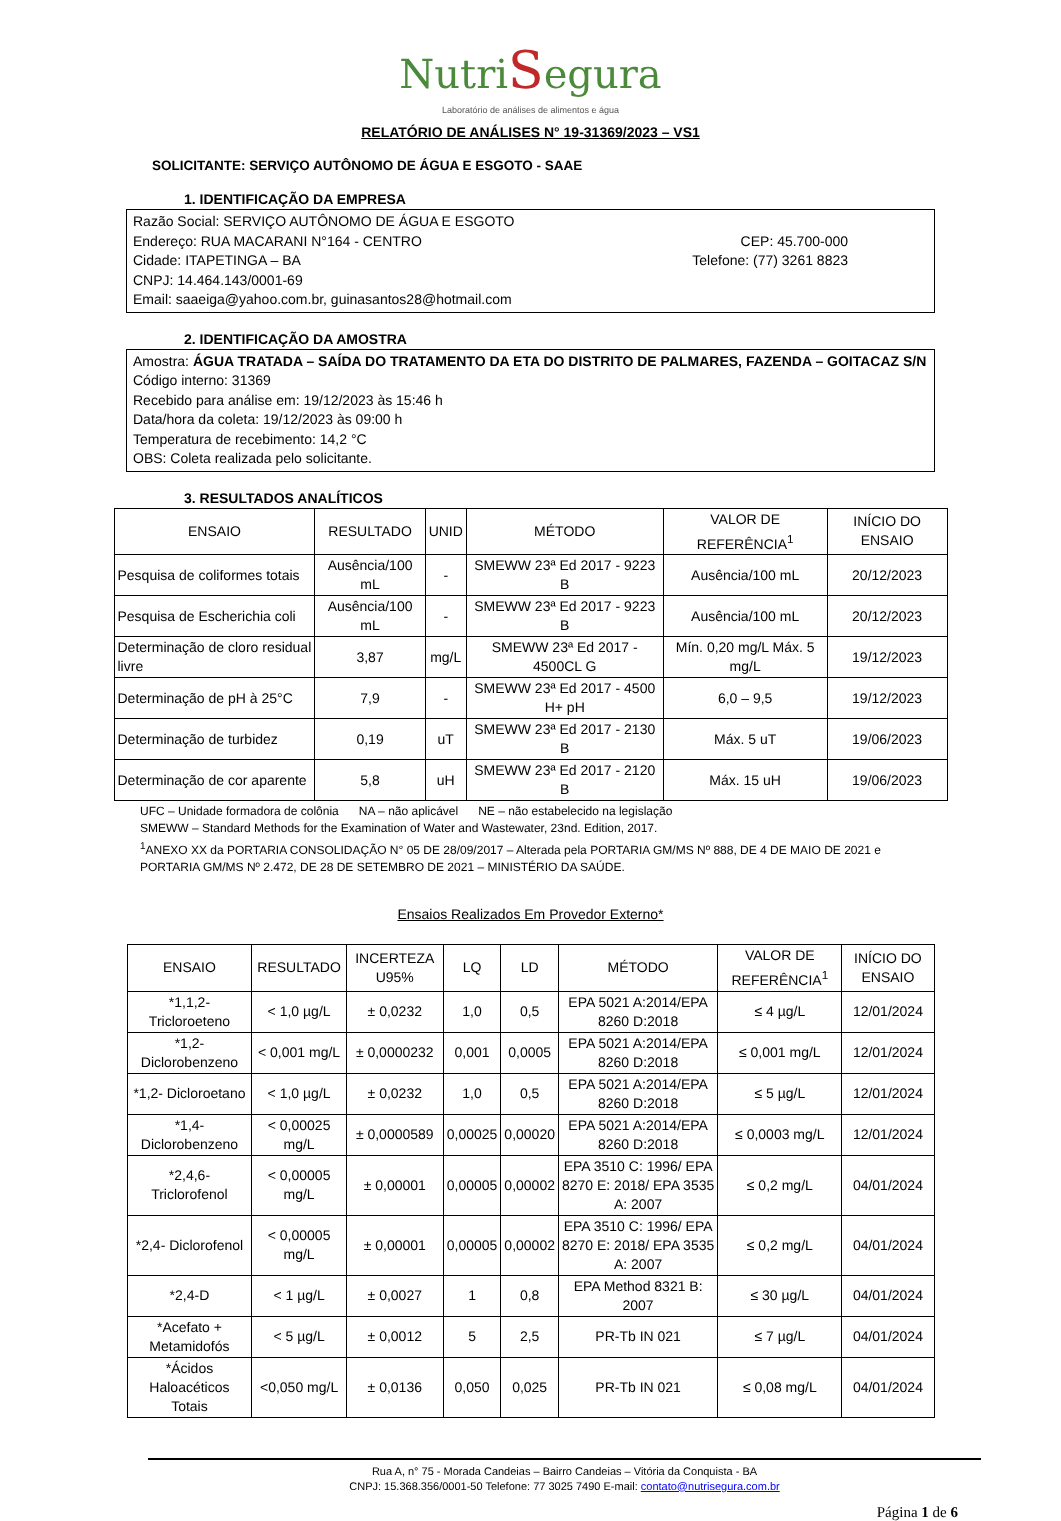NutriSegura
Laboratório de análises de alimentos e água
RELATÓRIO DE ANÁLISES N° 19-31369/2023 – VS1
SOLICITANTE: SERVIÇO AUTÔNOMO DE ÁGUA E ESGOTO - SAAE
1. IDENTIFICAÇÃO DA EMPRESA
Razão Social: SERVIÇO AUTÔNOMO DE ÁGUA E ESGOTO
Endereço: RUA MACARANI N°164 - CENTRO CEP: 45.700-000
Cidade: ITAPETINGA – BA Telefone: (77) 3261 8823
CNPJ: 14.464.143/0001-69
Email: saaeiga@yahoo.com.br, guinasantos28@hotmail.com
2. IDENTIFICAÇÃO DA AMOSTRA
Amostra: ÁGUA TRATADA – SAÍDA DO TRATAMENTO DA ETA DO DISTRITO DE PALMARES, FAZENDA – GOITACAZ S/N
Código interno: 31369
Recebido para análise em: 19/12/2023 às 15:46 h
Data/hora da coleta: 19/12/2023 às 09:00 h
Temperatura de recebimento: 14,2 °C
OBS: Coleta realizada pelo solicitante.
3. RESULTADOS ANALÍTICOS
| ENSAIO | RESULTADO | UNID | MÉTODO | VALOR DE REFERÊNCIA<sup>1</sup> | INÍCIO DO ENSAIO |
| --- | --- | --- | --- | --- | --- |
| Pesquisa de coliformes totais | Ausência/100 mL | - | SMEWW 23ª Ed 2017 - 9223 B | Ausência/100 mL | 20/12/2023 |
| Pesquisa de Escherichia coli | Ausência/100 mL | - | SMEWW 23ª Ed 2017 - 9223 B | Ausência/100 mL | 20/12/2023 |
| Determinação de cloro residual livre | 3,87 | mg/L | SMEWW 23ª Ed 2017 - 4500CL G | Mín. 0,20 mg/L Máx. 5 mg/L | 19/12/2023 |
| Determinação de pH à 25°C | 7,9 | - | SMEWW 23ª Ed 2017 - 4500 H+ pH | 6,0 – 9,5 | 19/12/2023 |
| Determinação de turbidez | 0,19 | uT | SMEWW 23ª Ed 2017 - 2130 B | Máx. 5 uT | 19/06/2023 |
| Determinação de cor aparente | 5,8 | uH | SMEWW 23ª Ed 2017 - 2120 B | Máx. 15 uH | 19/06/2023 |
UFC – Unidade formadora de colônia NA – não aplicável NE – não estabelecido na legislação
SMEWW – Standard Methods for the Examination of Water and Wastewater, 23nd. Edition, 2017.
<sup>1</sup> ANEXO XX da PORTARIA CONSOLIDAÇÃO N° 05 DE 28/09/2017 – Alterada pela PORTARIA GM/MS Nº 888, DE 4 DE MAIO DE 2021 e PORTARIA GM/MS Nº 2.472, DE 28 DE SETEMBRO DE 2021 – MINISTÉRIO DA SAÚDE.
Ensaios Realizados Em Provedor Externo*
| ENSAIO | RESULTADO | INCERTEZA U95% | LQ | LD | MÉTODO | VALOR DE REFERÊNCIA<sup>1</sup> | INÍCIO DO ENSAIO |
| --- | --- | --- | --- | --- | --- | --- | --- |
| *1,1,2- Tricloroeteno | < 1,0 µg/L | ± 0,0232 | 1,0 | 0,5 | EPA 5021 A:2014/EPA 8260 D:2018 | ≤ 4 µg/L | 12/01/2024 |
| *1,2- Diclorobenzeno | < 0,001 mg/L | ± 0,0000232 | 0,001 | 0,0005 | EPA 5021 A:2014/EPA 8260 D:2018 | ≤ 0,001 mg/L | 12/01/2024 |
| *1,2- Dicloroetano | < 1,0 µg/L | ± 0,0232 | 1,0 | 0,5 | EPA 5021 A:2014/EPA 8260 D:2018 | ≤ 5 µg/L | 12/01/2024 |
| *1,4- Diclorobenzeno | < 0,00025 mg/L | ± 0,0000589 | 0,00025 | 0,00020 | EPA 5021 A:2014/EPA 8260 D:2018 | ≤ 0,0003 mg/L | 12/01/2024 |
| *2,4,6- Triclorofenol | < 0,00005 mg/L | ± 0,00001 | 0,00005 | 0,00002 | EPA 3510 C: 1996/ EPA 8270 E: 2018/ EPA 3535 A: 2007 | ≤ 0,2 mg/L | 04/01/2024 |
| *2,4- Diclorofenol | < 0,00005 mg/L | ± 0,00001 | 0,00005 | 0,00002 | EPA 3510 C: 1996/ EPA 8270 E: 2018/ EPA 3535 A: 2007 | ≤ 0,2 mg/L | 04/01/2024 |
| *2,4-D | < 1 µg/L | ± 0,0027 | 1 | 0,8 | EPA Method 8321 B: 2007 | ≤ 30 µg/L | 04/01/2024 |
| *Acefato + Metamidofós | < 5 µg/L | ± 0,0012 | 5 | 2,5 | PR-Tb IN 021 | ≤ 7 µg/L | 04/01/2024 |
| *Ácidos Haloacéticos Totais | <0,050 mg/L | ± 0,0136 | 0,050 | 0,025 | PR-Tb IN 021 | ≤ 0,08 mg/L | 04/01/2024 |
Rua A, n° 75 - Morada Candeias – Bairro Candeias – Vitória da Conquista - BA
CNPJ: 15.368.356/0001-50 Telefone: 77 3025 7490 E-mail: contato@nutrisegura.com.br
Página 1 de 6